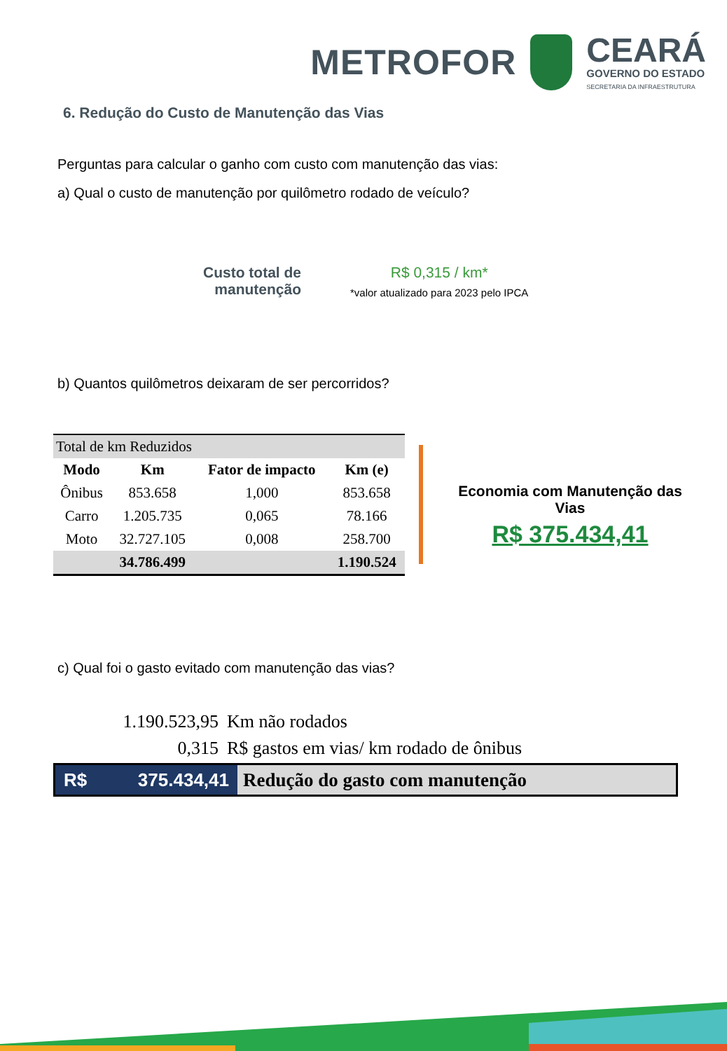METROFOR
CEARÁ
GOVERNO DO ESTADO
SECRETARIA DA INFRAESTRUTURA
6. Redução do Custo de Manutenção das Vias
Perguntas para calcular o ganho com custo com manutenção das vias:
a) Qual o custo de manutenção por quilômetro rodado de veículo?
Custo total de
manutenção
R$ 0,315 / km*
*valor atualizado para 2023 pelo IPCA
b) Quantos quilômetros deixaram de ser percorridos?
| Total de km Reduzidos | | | |
| Modo | Km | Fator de impacto | Km (e) |
| Ônibus | 853.658 | 1,000 | 853.658 |
| Carro | 1.205.735 | 0,065 | 78.166 |
| Moto | 32.727.105 | 0,008 | 258.700 |
| | 34.786.499 | | 1.190.524 |
Economia com Manutenção das Vias
R$ 375.434,41
c) Qual foi o gasto evitado com manutenção das vias?
1.190.523,95 Km não rodados
0,315 R$ gastos em vias/ km rodado de ônibus
R$ 375.434,41
Redução do gasto com manutenção